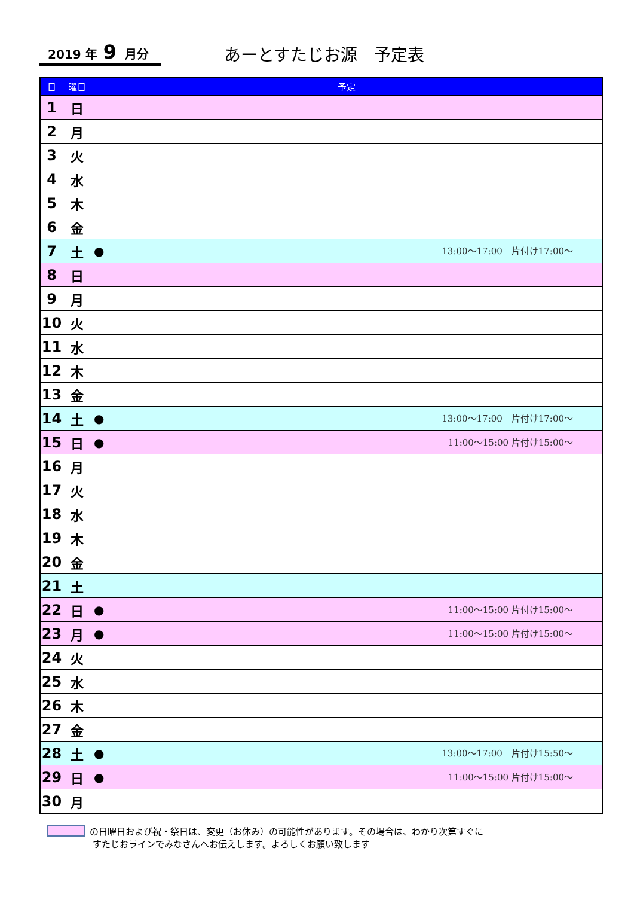2019 年 9 月分 あーとすたじお源　予定表
| 日 | 曜日 | 予定 |
| --- | --- | --- |
| 1 | 日 | |
| 2 | 月 | |
| 3 | 火 | |
| 4 | 水 | |
| 5 | 木 | |
| 6 | 金 | |
| 7 | 土 | ● 13:00～17:00 片付け17:00～ |
| 8 | 日 | |
| 9 | 月 | |
| 10 | 火 | |
| 11 | 水 | |
| 12 | 木 | |
| 13 | 金 | |
| 14 | 土 | ● 13:00～17:00 片付け17:00～ |
| 15 | 日 | ● 11:00～15:00 片付け15:00～ |
| 16 | 月 | |
| 17 | 火 | |
| 18 | 水 | |
| 19 | 木 | |
| 20 | 金 | |
| 21 | 土 | |
| 22 | 日 | ● 11:00～15:00 片付け15:00～ |
| 23 | 月 | ● 11:00～15:00 片付け15:00～ |
| 24 | 火 | |
| 25 | 水 | |
| 26 | 木 | |
| 27 | 金 | |
| 28 | 土 | ● 13:00～17:00 片付け15:50～ |
| 29 | 日 | ● 11:00～15:00 片付け15:00～ |
| 30 | 月 | |
の日曜日および祝・祭日は、変更（お休み）の可能性があります。その場合は、わかり次第すぐに
すたじおラインでみなさんへお伝えします。よろしくお願い致します